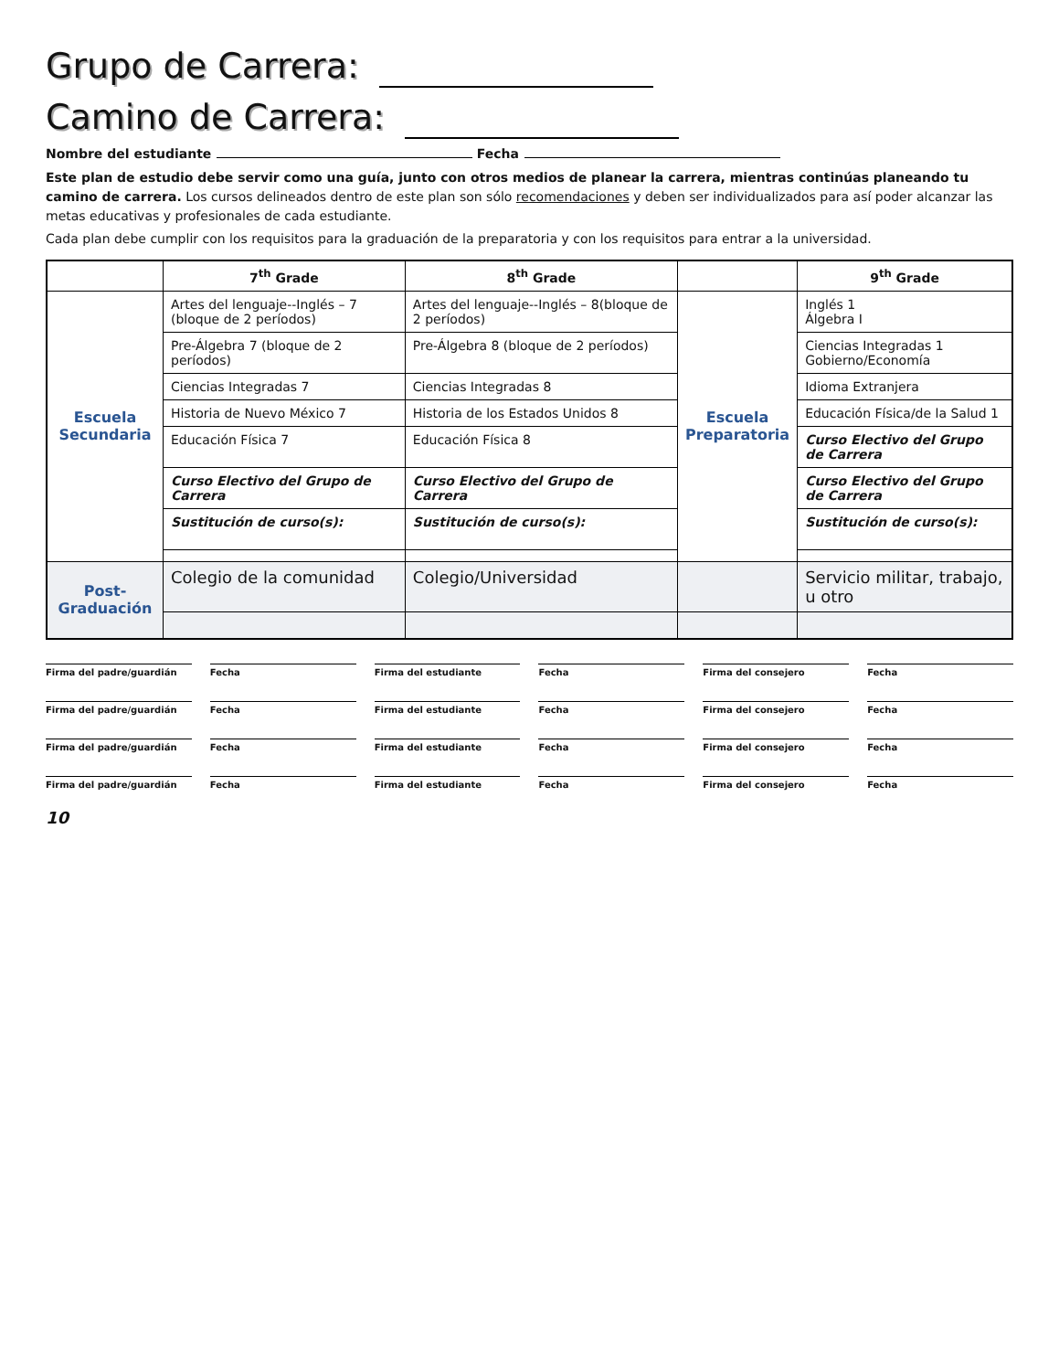Grupo de Carrera:
Camino de Carrera:
Nombre del estudiante Fecha
Este plan de estudio debe servir como una guía, junto con otros medios de planear la carrera, mientras continúas planeando tu camino de carrera. Los cursos delineados dentro de este plan son sólo recomendaciones y deben ser individualizados para así poder alcanzar las metas educativas y profesionales de cada estudiante.
Cada plan debe cumplir con los requisitos para la graduación de la preparatoria y con los requisitos para entrar a la universidad.
| | 7<sup>th</sup> Grade | 8<sup>th</sup> Grade | | 9<sup>th</sup> Grade |
| --- | --- | --- | --- | --- |
| Escuela Secundaria | Artes del lenguaje--Inglés – 7 (bloque de 2 períodos) | Artes del lenguaje--Inglés – 8(bloque de 2 períodos) | Escuela Preparatoria | Inglés 1 Álgebra I |
| | Pre-Álgebra 7 (bloque de 2 períodos) | Pre-Álgebra 8 (bloque de 2 períodos) | | Ciencias Integradas 1 Gobierno/Economía |
| | Ciencias Integradas 7 | Ciencias Integradas 8 | | Idioma Extranjera |
| | Historia de Nuevo México 7 | Historia de los Estados Unidos 8 | | Educación Física/de la Salud 1 |
| | Educación Física 7 | Educación Física 8 | | Curso Electivo del Grupo de Carrera |
| | Curso Electivo del Grupo de Carrera | Curso Electivo del Grupo de Carrera | | Curso Electivo del Grupo de Carrera |
| | Sustitución de curso(s): | Sustitución de curso(s): | | Sustitución de curso(s): |
| Post-Graduación | Colegio de la comunidad | Colegio/Universidad | | Servicio militar, trabajo, u otro |
Firma del padre/guardián Fecha Firma del estudiante Fecha Firma del consejero Fecha
Firma del padre/guardián Fecha Firma del estudiante Fecha Firma del consejero Fecha
Firma del padre/guardián Fecha Firma del estudiante Fecha Firma del consejero Fecha
Firma del padre/guardián Fecha Firma del estudiante Fecha Firma del consejero Fecha
10